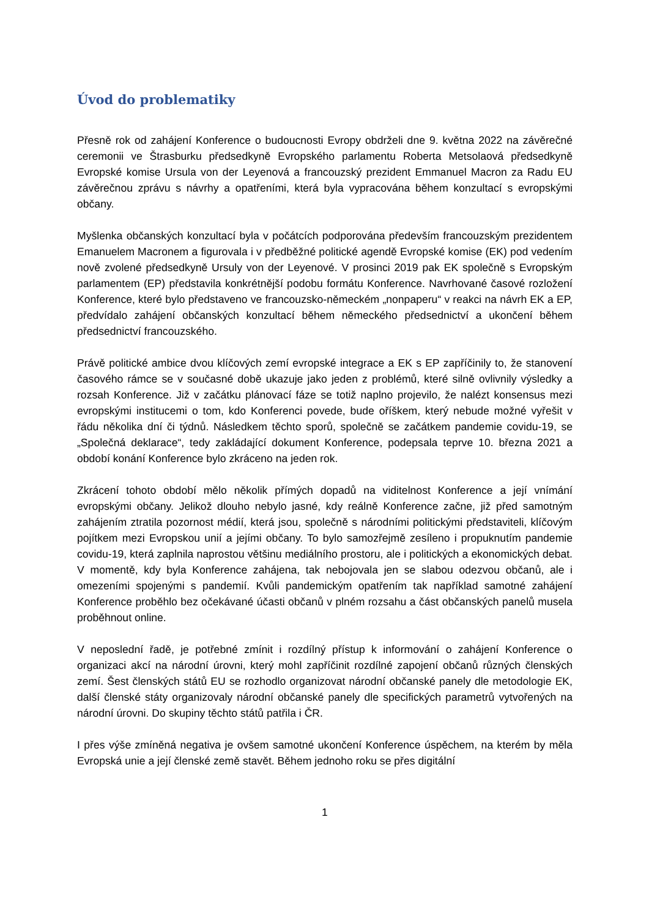Úvod do problematiky
Přesně rok od zahájení Konference o budoucnosti Evropy obdrželi dne 9. května 2022 na závěrečné ceremonii ve Štrasburku předsedkyně Evropského parlamentu Roberta Metsolaová předsedkyně Evropské komise Ursula von der Leyenová a francouzský prezident Emmanuel Macron za Radu EU závěrečnou zprávu s návrhy a opatřeními, která byla vypracována během konzultací s evropskými občany.
Myšlenka občanských konzultací byla v počátcích podporována především francouzským prezidentem Emanuelem Macronem a figurovala i v předběžné politické agendě Evropské komise (EK) pod vedením nově zvolené předsedkyně Ursuly von der Leyenové. V prosinci 2019 pak EK společně s Evropským parlamentem (EP) představila konkrétnější podobu formátu Konference. Navrhované časové rozložení Konference, které bylo představeno ve francouzsko-německém „nonpaperu“ v reakci na návrh EK a EP, předvídalo zahájení občanských konzultací během německého předsednictví a ukončení během předsednictví francouzského.
Právě politické ambice dvou klíčových zemí evropské integrace a EK s EP zapříčinily to, že stanovení časového rámce se v současné době ukazuje jako jeden z problémů, které silně ovlivnily výsledky a rozsah Konference. Již v začátku plánovací fáze se totiž naplno projevilo, že nalézt konsensus mezi evropskými institucemi o tom, kdo Konferenci povede, bude oříškem, který nebude možné vyřešit v řádu několika dní či týdnů. Následkem těchto sporů, společně se začátkem pandemie covidu-19, se „Společná deklarace“, tedy zakládající dokument Konference, podepsala teprve 10. března 2021 a období konání Konference bylo zkráceno na jeden rok.
Zkrácení tohoto období mělo několik přímých dopadů na viditelnost Konference a její vnímání evropskými občany. Jelikož dlouho nebylo jasné, kdy reálně Konference začne, již před samotným zahájením ztratila pozornost médií, která jsou, společně s národními politickými představiteli, klíčovým pojítkem mezi Evropskou unií a jejími občany. To bylo samozřejmě zesíleno i propuknutím pandemie covidu-19, která zaplnila naprostou většinu mediálního prostoru, ale i politických a ekonomických debat. V momentě, kdy byla Konference zahájena, tak nebojovala jen se slabou odezvou občanů, ale i omezeními spojenými s pandemií. Kvůli pandemickým opatřením tak například samotné zahájení Konference proběhlo bez očekávané účasti občanů v plném rozsahu a část občanských panelů musela proběhnout online.
V neposlední řadě, je potřebné zmínit i rozdílný přístup k informování o zahájení Konference o organizaci akcí na národní úrovni, který mohl zapříčinit rozdílné zapojení občanů různých členských zemí. Šest členských států EU se rozhodlo organizovat národní občanské panely dle metodologie EK, další členské státy organizovaly národní občanské panely dle specifických parametrů vytvořených na národní úrovni. Do skupiny těchto států patřila i ČR.
I přes výše zmíněná negativa je ovšem samotné ukončení Konference úspěchem, na kterém by měla Evropská unie a její členské země stavět. Během jednoho roku se přes digitální
1